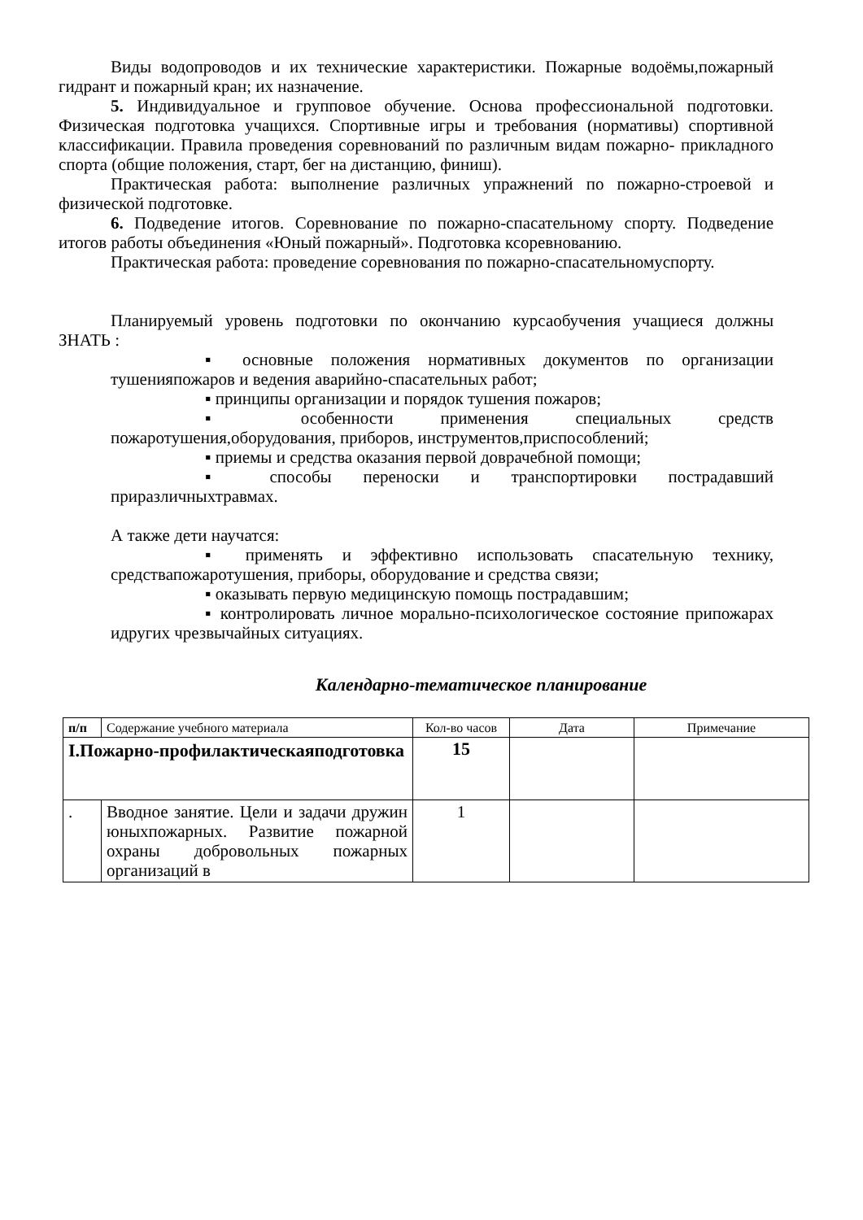Виды водопроводов и их технические характеристики. Пожарные водоёмы,пожарный гидрант и пожарный кран; их назначение.
5. Индивидуальное и групповое обучение. Основа профессиональной подготовки. Физическая подготовка учащихся. Спортивные игры и требования (нормативы) спортивной классификации. Правила проведения соревнований по различным видам пожарно- прикладного спорта (общие положения, старт, бег на дистанцию, финиш).
Практическая работа: выполнение различных упражнений по пожарно-строевой и физической подготовке.
6. Подведение итогов. Соревнование по пожарно-спасательному спорту. Подведение итогов работы объединения «Юный пожарный». Подготовка ксоревнованию.
Практическая работа: проведение соревнования по пожарно-спасательномуспорту.
Планируемый уровень подготовки по окончанию курсаобучения учащиеся должны ЗНАТЬ :
▪ основные положения нормативных документов по организации тушенияпожаров и ведения аварийно-спасательных работ;
▪ принципы организации и порядок тушения пожаров;
▪ особенности применения специальных средств пожаротушения,оборудования, приборов, инструментов,приспособлений;
▪ приемы и средства оказания первой доврачебной помощи;
▪ способы переноски и транспортировки пострадавший приразличныхтравмах.
А также дети научатся:
▪ применять и эффективно использовать спасательную технику, средствапожаротушения, приборы, оборудование и средства связи;
▪ оказывать первую медицинскую помощь пострадавшим;
▪ контролировать личное морально-психологическое состояние припожарах идругих чрезвычайных ситуациях.
Календарно-тематическое планирование
| п/п | Содержание учебного материала | Кол-во часов | Дата | Примечание |
| I.Пожарно-профилактическаяподготовка | | 15 | | |
| . | Вводное занятие. Цели и задачи дружин юныхпожарных. Развитие пожарной охраны добровольных пожарных организаций в | 1 | | |